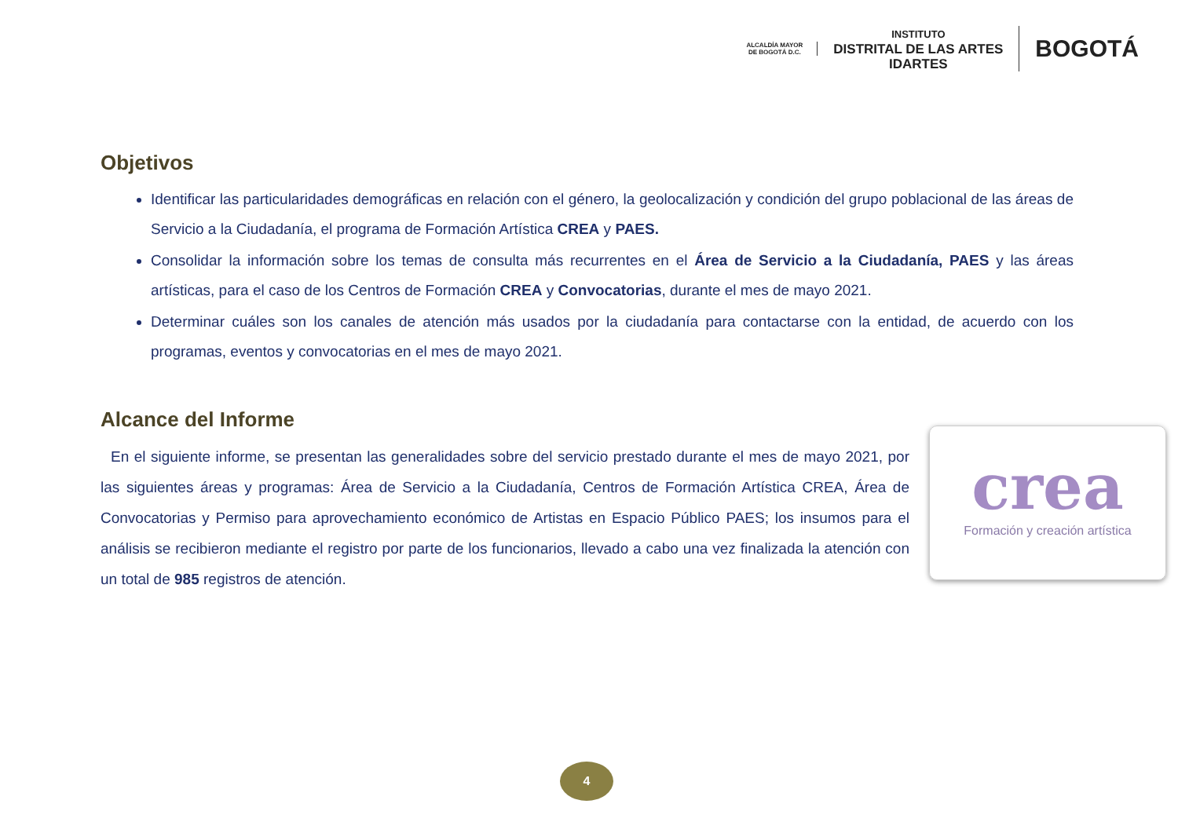ALCALDÍA MAYOR
DE BOGOTÁ D.C.
INSTITUTO
DISTRITAL DE LAS ARTES
IDARTES
BOGOTÁ
Objetivos
Identificar las particularidades demográficas en relación con el género, la geolocalización y condición del grupo poblacional de las áreas de Servicio a la Ciudadanía, el programa de Formación Artística CREA y PAES.
Consolidar la información sobre los temas de consulta más recurrentes en el Área de Servicio a la Ciudadanía, PAES y las áreas artísticas, para el caso de los Centros de Formación CREA y Convocatorias, durante el mes de mayo 2021.
Determinar cuáles son los canales de atención más usados por la ciudadanía para contactarse con la entidad, de acuerdo con los programas, eventos y convocatorias en el mes de mayo 2021.
Alcance del Informe
En el siguiente informe, se presentan las generalidades sobre del servicio prestado durante el mes de mayo 2021, por las siguientes áreas y programas: Área de Servicio a la Ciudadanía, Centros de Formación Artística CREA, Área de Convocatorias y Permiso para aprovechamiento económico de Artistas en Espacio Público PAES; los insumos para el análisis se recibieron mediante el registro por parte de los funcionarios, llevado a cabo una vez finalizada la atención con un total de 985 registros de atención.
crea
Formación y creación artística
4